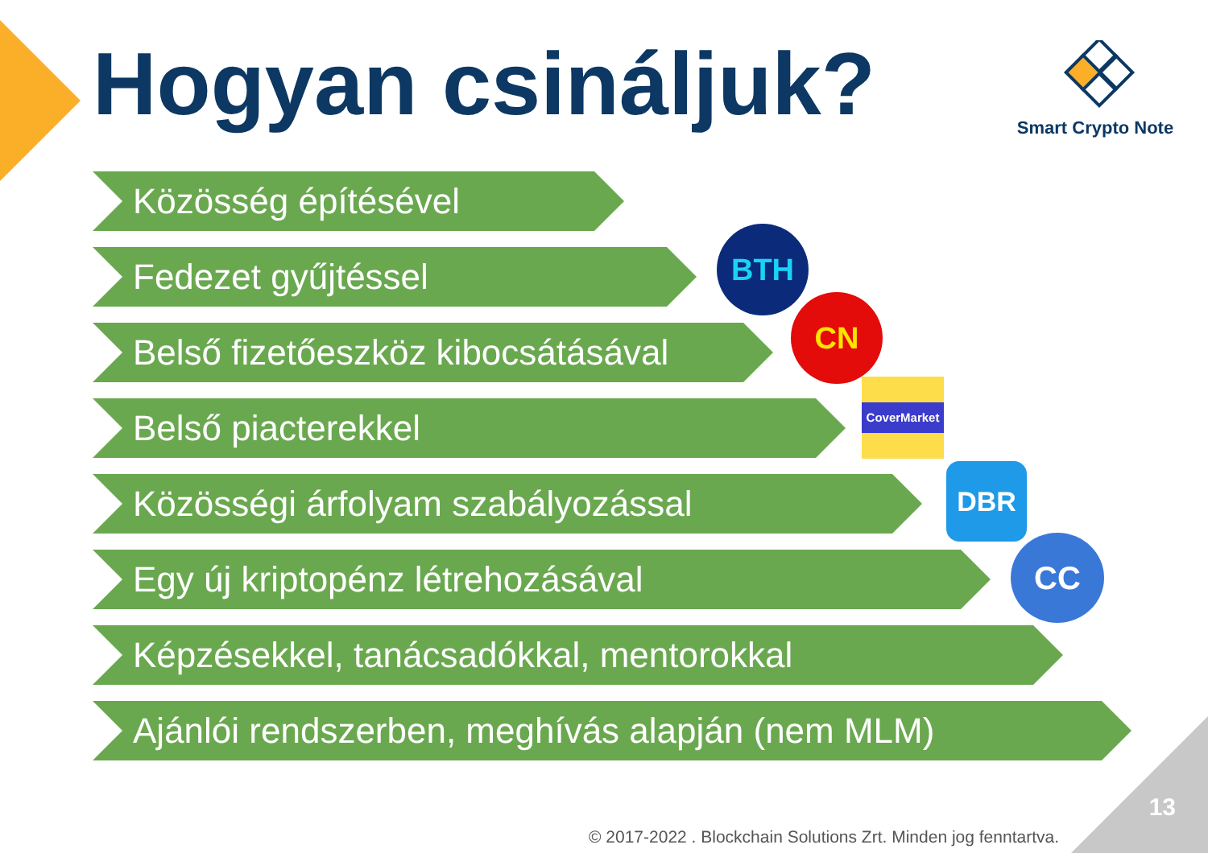Hogyan csináljuk?
Smart Crypto Note
Közösség építésével
Fedezet gyűjtéssel
Belső fizetőeszköz kibocsátásával
Belső piacterekkel
Közösségi árfolyam szabályozással
Egy új kriptopénz létrehozásával
Képzésekkel, tanácsadókkal, mentorokkal
Ajánlói rendszerben, meghívás alapján (nem MLM)
BTH
CN
CoverMarket
DBR
CC
13
© 2017-2022 . Blockchain Solutions Zrt. Minden jog fenntartva.